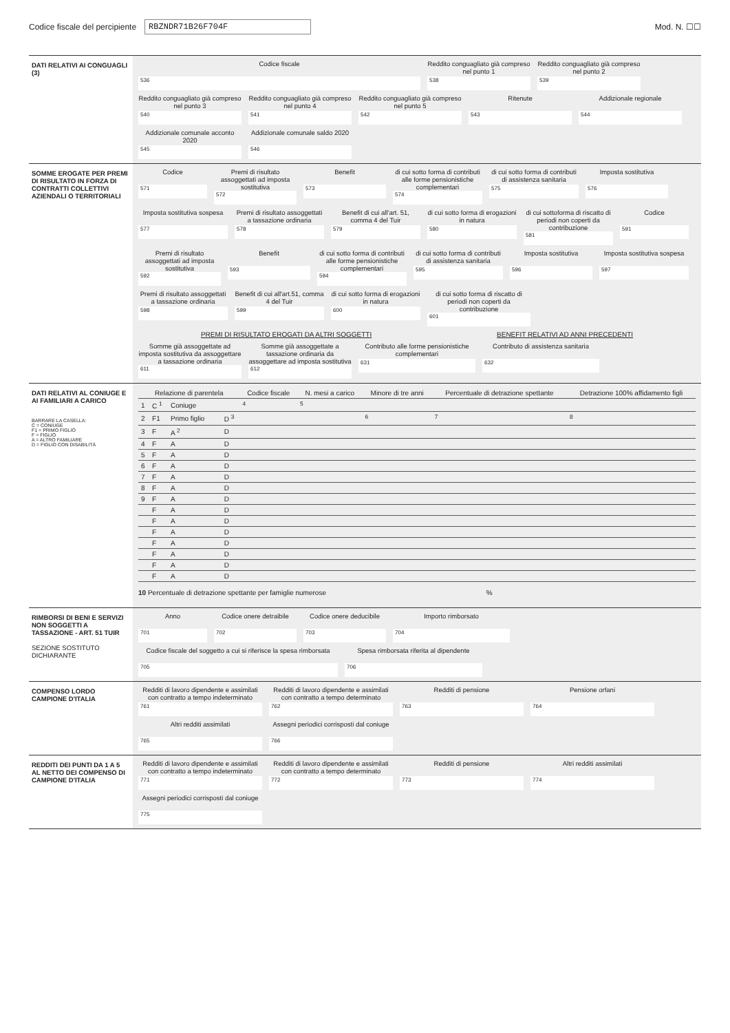Codice fiscale del percipiente RBZNDR71B26F704F Mod. N. ☐☐
DATI RELATIVI AI CONGUAGLI (3)
Codice fiscale
536
Reddito conguagliato già compreso nel punto 1
538
Reddito conguagliato già compreso nel punto 2
539
Reddito conguagliato già compreso nel punto 3
540
Reddito conguagliato già compreso nel punto 4
541
Reddito conguagliato già compreso nel punto 5
542
Ritenute
543
Addizionale regionale
544
Addizionale comunale acconto 2020
545
Addizionale comunale saldo 2020
546
SOMME EROGATE PER PREMI DI RISULTATO IN FORZA DI CONTRATTI COLLETTIVI AZIENDALI O TERRITORIALI
Codice
571
Premi di risultato assoggettati ad imposta sostitutiva
572
Benefit
573
di cui sotto forma di contributi alle forme pensionistiche complementari
574
di cui sotto forma di contributi di assistenza sanitaria
575
Imposta sostitutiva
576
Imposta sostitutiva sospesa
577
Premi di risultato assoggettati a tassazione ordinaria
578
Benefit di cui all'art. 51, comma 4 del Tuir
579
di cui sotto forma di erogazioni in natura
580
di cui sottoforma di riscatto di periodi non coperti da contribuzione
581
Codice
591
Premi di risultato assoggettati ad imposta sostitutiva
592
Benefit
593
di cui sotto forma di contributi alle forme pensionistiche complementari
594
di cui sotto forma di contributi di assistenza sanitaria
595
Imposta sostitutiva
596
Imposta sostitutiva sospesa
597
Premi di risultato assoggettati a tassazione ordinaria
598
Benefit di cui all'art.51, comma 4 del Tuir
599
di cui sotto forma di erogazioni in natura
600
di cui sotto forma di riscatto di periodi non coperti da contribuzione
601
PREMI DI RISULTATO EROGATI DA ALTRI SOGGETTI BENEFIT RELATIVI AD ANNI PRECEDENTI
Somme già assoggettate ad imposta sostitutiva da assoggettare a tassazione ordinaria
611
Somme già assoggettate a tassazione ordinaria da assoggettare ad imposta sostitutiva
612
Contributo alle forme pensionistiche complementari
631
Contributo di assistenza sanitaria
632
DATI RELATIVI AL CONIUGE E AI FAMILIARI A CARICO
BARRARE LA CASELLA:
C = CONIUGE
F1 = PRIMO FIGLIO
F = FIGLIO
A = ALTRO FAMILIARE
D = FIGLIO CON DISABILITÀ
| Relazione di parentela | | | | | Codice fiscale | N. mesi a carico | Minore di tre anni | Percentuale di detrazione spettante | Detrazione 100% affidamento figli |
| --- | --- | --- | --- | --- | --- | --- | --- | --- | --- |
| 1 | C <sup>1</sup> | Coniuge | | | <sup>4</sup> | <sup>5</sup> | | | |
| 2 | F1 | Primo figlio | | D <sup>3</sup> | | | <sup>6</sup> | <sup>7</sup> | <sup>8</sup> |
| 3 | F | A <sup>2</sup> | | D | | | | | |
| 4 | F | A | | D | | | | | |
| 5 | F | A | | D | | | | | |
| 6 | F | A | | D | | | | | |
| 7 | F | A | | D | | | | | |
| 8 | F | A | | D | | | | | |
| 9 | F | A | | D | | | | | |
| | F | A | | D | | | | | |
| | F | A | | D | | | | | |
| | F | A | | D | | | | | |
| | F | A | | D | | | | | |
| | F | A | | D | | | | | |
| | F | A | | D | | | | | |
| | F | A | | D | | | | | |
10 Percentuale di detrazione spettante per famiglie numerose %
RIMBORSI DI BENI E SERVIZI NON SOGGETTI A TASSAZIONE - ART. 51 TUIR
SEZIONE SOSTITUTO DICHIARANTE
Anno
701
Codice onere detraibile
702
Codice onere deducibile
703
Importo rimborsato
704
Codice fiscale del soggetto a cui si riferisce la spesa rimborsata
705
Spesa rimborsata riferita al dipendente
706
COMPENSO LORDO CAMPIONE D'ITALIA
Redditi di lavoro dipendente e assimilati con contratto a tempo indeterminato
761
Redditi di lavoro dipendente e assimilati con contratto a tempo determinato
762
Redditi di pensione
763
Pensione orfani
764
Altri redditi assimilati
765
Assegni periodici corrisposti dal coniuge
766
REDDITI DEI PUNTI DA 1 A 5 AL NETTO DEI COMPENSO DI CAMPIONE D'ITALIA
Redditi di lavoro dipendente e assimilati con contratto a tempo indeterminato
771
Redditi di lavoro dipendente e assimilati con contratto a tempo determinato
772
Redditi di pensione
773
Altri redditi assimilati
774
Assegni periodici corrisposti dal coniuge
775